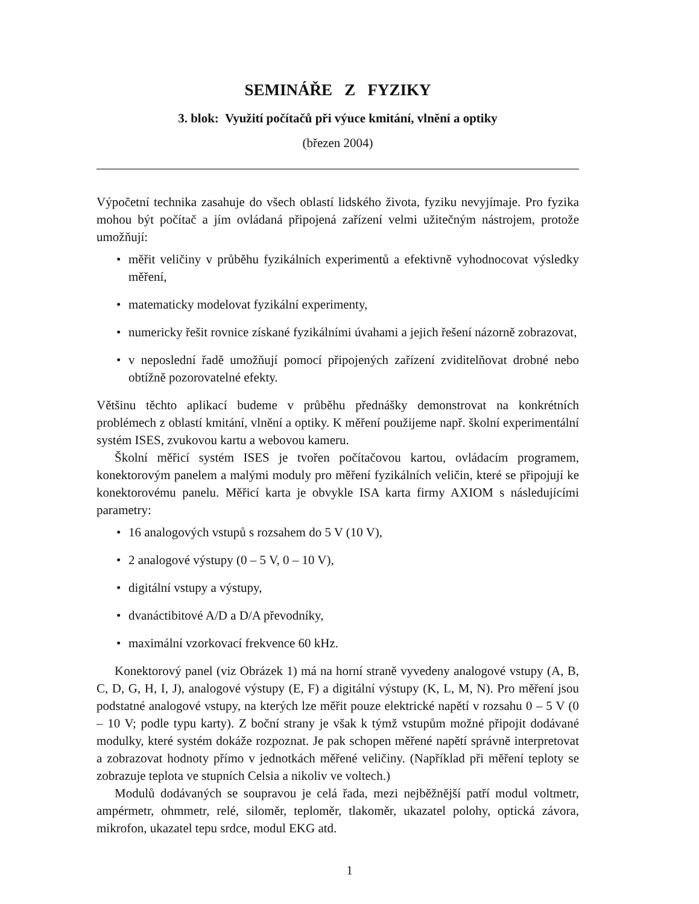SEMINÁŘE Z FYZIKY
3. blok: Využití počítačů při výuce kmitání, vlnění a optiky
(březen 2004)
Výpočetní technika zasahuje do všech oblastí lidského života, fyziku nevyjímaje. Pro fyzika mohou být počítač a jím ovládaná připojená zařízení velmi užitečným nástrojem, protože umožňují:
• měřit veličiny v průběhu fyzikálních experimentů a efektivně vyhodnocovat výsledky měření,
• matematicky modelovat fyzikální experimenty,
• numericky řešit rovnice získané fyzikálními úvahami a jejich řešení názorně zobrazovat,
• v neposlední řadě umožňují pomocí připojených zařízení zviditelňovat drobné nebo obtížně pozorovatelné efekty.
Většinu těchto aplikací budeme v průběhu přednášky demonstrovat na konkrétních problémech z oblastí kmitání, vlnění a optiky. K měření použijeme např. školní experimentální systém ISES, zvukovou kartu a webovou kameru.
Školní měřicí systém ISES je tvořen počítačovou kartou, ovládacím programem, konektorovým panelem a malými moduly pro měření fyzikálních veličin, které se připojují ke konektorovému panelu. Měřicí karta je obvykle ISA karta firmy AXIOM s následujícími parametry:
• 16 analogových vstupů s rozsahem do 5 V (10 V),
• 2 analogové výstupy (0 – 5 V, 0 – 10 V),
• digitální vstupy a výstupy,
• dvanáctibitové A/D a D/A převodníky,
• maximální vzorkovací frekvence 60 kHz.
Konektorový panel (viz Obrázek 1) má na horní straně vyvedeny analogové vstupy (A, B, C, D, G, H, I, J), analogové výstupy (E, F) a digitální výstupy (K, L, M, N). Pro měření jsou podstatné analogové vstupy, na kterých lze měřit pouze elektrické napětí v rozsahu 0 – 5 V (0 – 10 V; podle typu karty). Z boční strany je však k týmž vstupům možné připojit dodávané modulky, které systém dokáže rozpoznat. Je pak schopen měřené napětí správně interpretovat a zobrazovat hodnoty přímo v jednotkách měřené veličiny. (Například při měření teploty se zobrazuje teplota ve stupních Celsia a nikoliv ve voltech.)
Modulů dodávaných se soupravou je celá řada, mezi nejběžnější patří modul voltmetr, ampérmetr, ohmmetr, relé, siloměr, teploměr, tlakoměr, ukazatel polohy, optická závora, mikrofon, ukazatel tepu srdce, modul EKG atd.
1